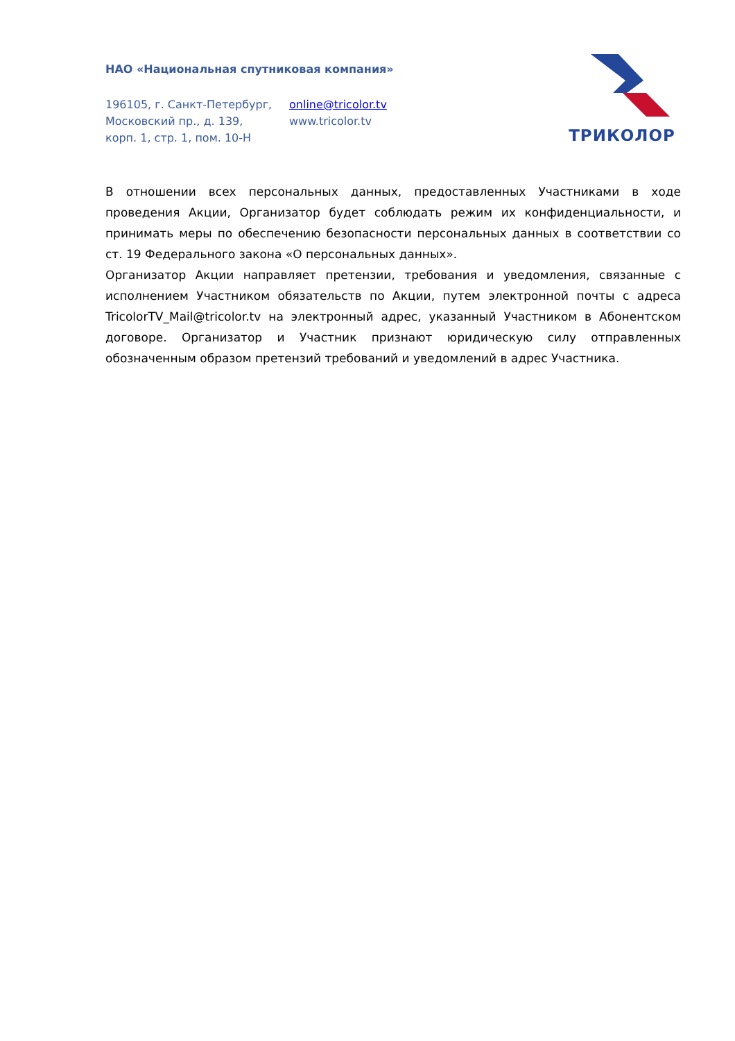НАО «Национальная спутниковая компания»
196105, г. Санкт-Петербург,
Московский пр., д. 139,
корп. 1, стр. 1, пом. 10-Н
online@tricolor.tv
www.tricolor.tv
ТРИКОЛОР
В отношении всех персональных данных, предоставленных Участниками в ходе проведения Акции, Организатор будет соблюдать режим их конфиденциальности, и принимать меры по обеспечению безопасности персональных данных в соответствии со ст. 19 Федерального закона «О персональных данных».
Организатор Акции направляет претензии, требования и уведомления, связанные с исполнением Участником обязательств по Акции, путем электронной почты с адреса TricolorTV_Mail@tricolor.tv на электронный адрес, указанный Участником в Абонентском договоре. Организатор и Участник признают юридическую силу отправленных обозначенным образом претензий требований и уведомлений в адрес Участника.